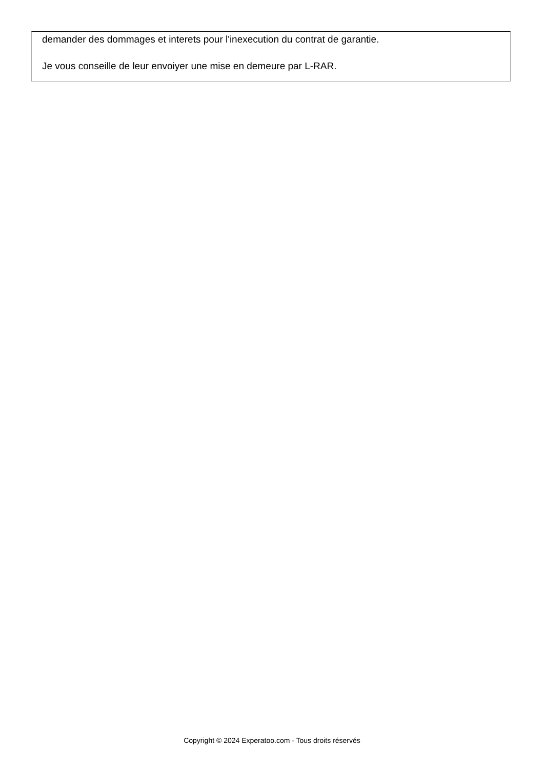demander des dommages et interets pour l'inexecution du contrat de garantie.
Je vous conseille de leur envoiyer une mise en demeure par L-RAR.
Copyright © 2024 Experatoo.com - Tous droits réservés